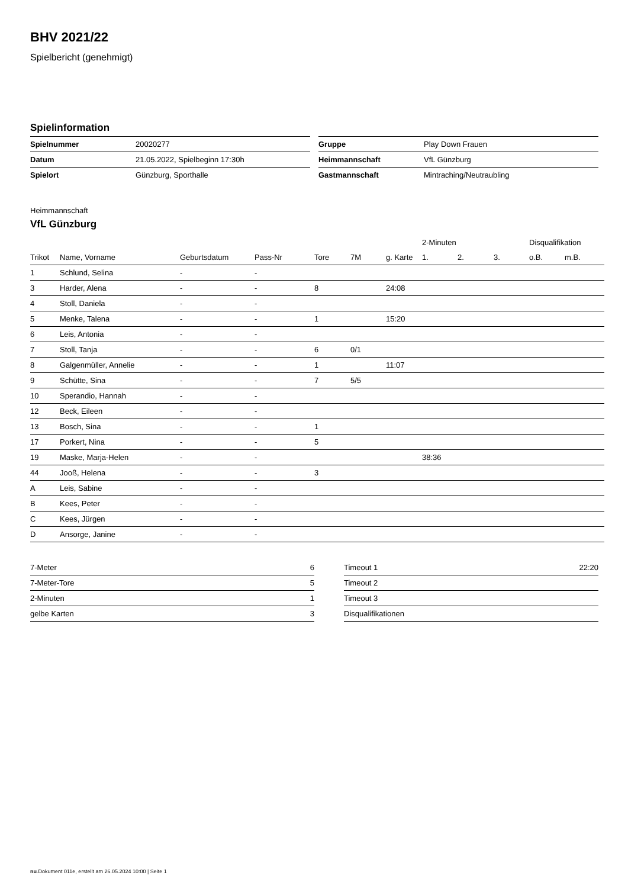BHV 2021/22
Spielbericht (genehmigt)
Spielinformation
| Spielnummer | 20020277 |
| Datum | 21.05.2022, Spielbeginn 17:30h |
| Spielort | Günzburg, Sporthalle |
| Gruppe | Play Down Frauen |
| Heimmannschaft | VfL Günzburg |
| Gastmannschaft | Mintraching/Neutraubling |
Heimmannschaft
VfL Günzburg
| | | | | | | | 2-Minuten | | | Disqualifikation | |
| --- | --- | --- | --- | --- | --- | --- | --- | --- | --- | --- | --- |
| Trikot | Name, Vorname | Geburtsdatum | Pass-Nr | Tore | 7M | g. Karte | 1. | 2. | 3. | o.B. | m.B. |
| 1 | Schlund, Selina | - | - | | | | | | | | |
| 3 | Harder, Alena | - | - | 8 | | 24:08 | | | | | |
| 4 | Stoll, Daniela | - | - | | | | | | | | |
| 5 | Menke, Talena | - | - | 1 | | 15:20 | | | | | |
| 6 | Leis, Antonia | - | - | | | | | | | | |
| 7 | Stoll, Tanja | - | - | 6 | 0/1 | | | | | | |
| 8 | Galgenmüller, Annelie | - | - | 1 | | 11:07 | | | | | |
| 9 | Schütte, Sina | - | - | 7 | 5/5 | | | | | | |
| 10 | Sperandio, Hannah | - | - | | | | | | | | |
| 12 | Beck, Eileen | - | - | | | | | | | | |
| 13 | Bosch, Sina | - | - | 1 | | | | | | | |
| 17 | Porkert, Nina | - | - | 5 | | | | | | | |
| 19 | Maske, Marja-Helen | - | - | | | | 38:36 | | | | |
| 44 | Jooß, Helena | - | - | 3 | | | | | | | |
| A | Leis, Sabine | - | - | | | | | | | | |
| B | Kees, Peter | - | - | | | | | | | | |
| C | Kees, Jürgen | - | - | | | | | | | | |
| D | Ansorge, Janine | - | - | | | | | | | | |
| 7-Meter | 6 |
| 7-Meter-Tore | 5 |
| 2-Minuten | 1 |
| gelbe Karten | 3 |
| Timeout 1 | 22:20 |
| Timeout 2 | |
| Timeout 3 | |
| Disqualifikationen | |
nu.Dokument 011e, erstellt am 26.05.2024 10:00 | Seite 1